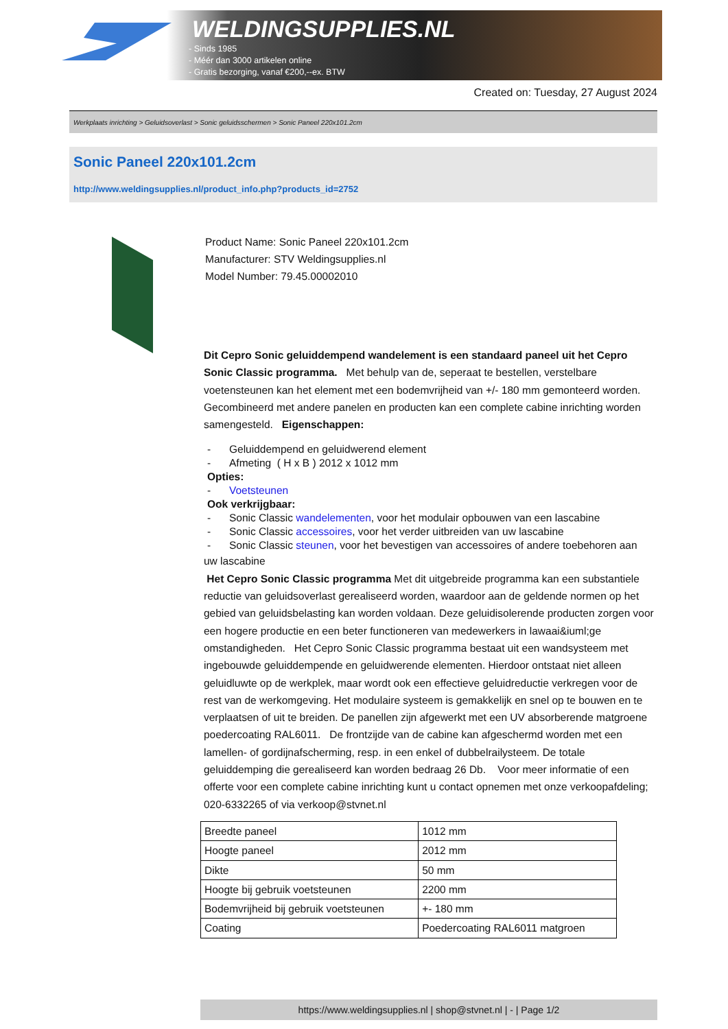WELDINGSUPPLIES.NL
- Sinds 1985
- Méér dan 3000 artikelen online
- Gratis bezorging, vanaf €200,--ex. BTW
Created on: Tuesday, 27 August 2024
Werkplaats inrichting > Geluidsoverlast > Sonic geluidsschermen > Sonic Paneel 220x101.2cm
Sonic Paneel 220x101.2cm
http://www.weldingsupplies.nl/product_info.php?products_id=2752
Product Name: Sonic Paneel 220x101.2cm
Manufacturer: STV Weldingsupplies.nl
Model Number: 79.45.00002010
Dit Cepro Sonic geluiddempend wandelement is een standaard paneel uit het Cepro Sonic Classic programma. Met behulp van de, seperaat te bestellen, verstelbare voetensteunen kan het element met een bodemvrijheid van +/- 180 mm gemonteerd worden. Gecombineerd met andere panelen en producten kan een complete cabine inrichting worden samengesteld. Eigenschappen:
- Geluiddempend en geluidwerend element
- Afmeting ( H x B ) 2012 x 1012 mm
Opties:
- Voetsteunen
Ook verkrijgbaar:
- Sonic Classic wandelementen, voor het modulair opbouwen van een lascabine
- Sonic Classic accessoires, voor het verder uitbreiden van uw lascabine
- Sonic Classic steunen, voor het bevestigen van accessoires of andere toebehoren aan
uw lascabine
Het Cepro Sonic Classic programma Met dit uitgebreide programma kan een substantiele reductie van geluidsoverlast gerealiseerd worden, waardoor aan de geldende normen op het gebied van geluidsbelasting kan worden voldaan. Deze geluidisolerende producten zorgen voor een hogere productie en een beter functioneren van medewerkers in lawaai&iuml;ge omstandigheden. Het Cepro Sonic Classic programma bestaat uit een wandsysteem met ingebouwde geluiddempende en geluidwerende elementen. Hierdoor ontstaat niet alleen geluidluwte op de werkplek, maar wordt ook een effectieve geluidreductie verkregen voor de rest van de werkomgeving. Het modulaire systeem is gemakkelijk en snel op te bouwen en te verplaatsen of uit te breiden. De panellen zijn afgewerkt met een UV absorberende matgroene poedercoating RAL6011. De frontzijde van de cabine kan afgeschermd worden met een lamellen- of gordijnafscherming, resp. in een enkel of dubbelrailysteem. De totale geluiddemping die gerealiseerd kan worden bedraag 26 Db. Voor meer informatie of een offerte voor een complete cabine inrichting kunt u contact opnemen met onze verkoopafdeling; 020-6332265 of via verkoop@stvnet.nl
| Breedte paneel | 1012 mm |
| Hoogte paneel | 2012 mm |
| Dikte | 50 mm |
| Hoogte bij gebruik voetsteunen | 2200 mm |
| Bodemvrijheid bij gebruik voetsteunen | +- 180 mm |
| Coating | Poedercoating RAL6011 matgroen |
https://www.weldingsupplies.nl | shop@stvnet.nl | - | Page 1/2